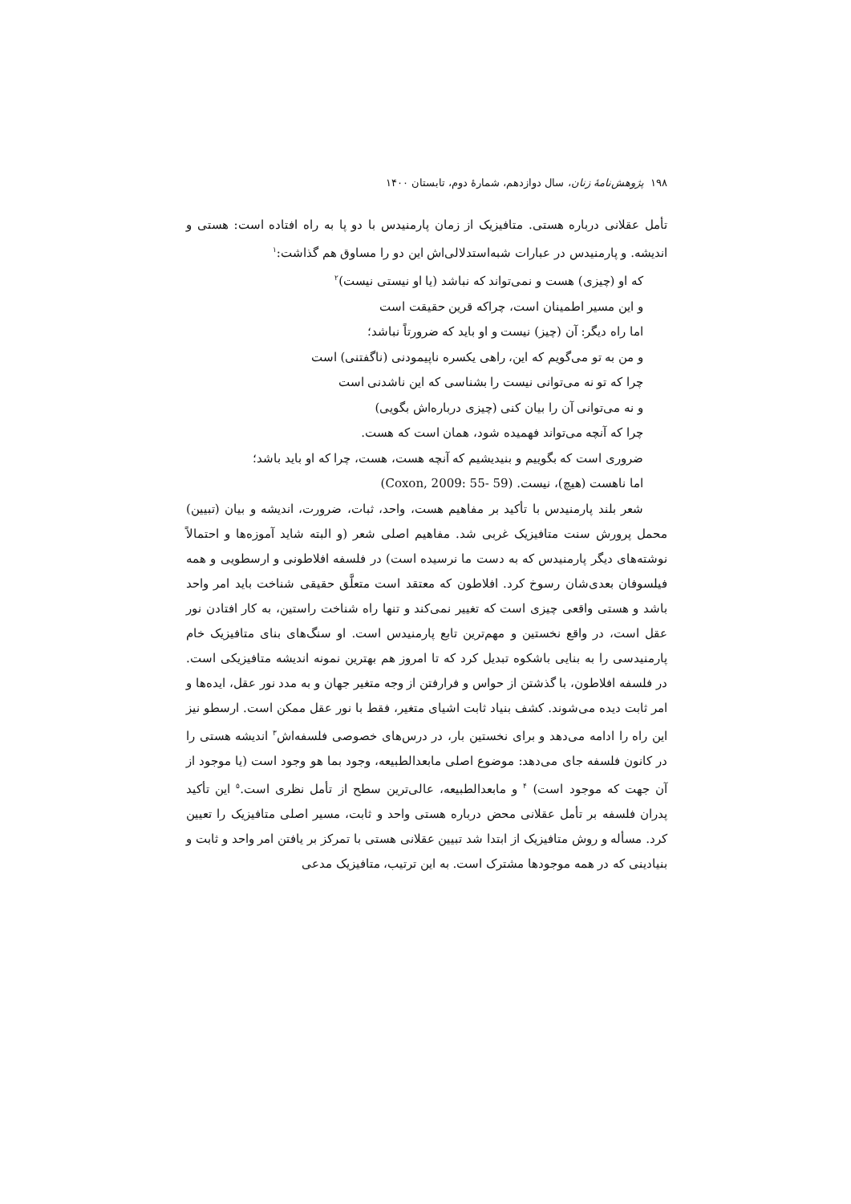۱۹۸ پژوهش‌نامهٔ زنان، سال دوازدهم، شمارهٔ دوم، تابستان ۱۴۰۰
تأمل عقلانی درباره هستی. متافیزیک از زمان پارمنیدس با دو پا به راه افتاده است: هستی و اندیشه. و پارمنیدس در عبارات شبه‌استدلالی‌اش این دو را مساوق هم گذاشت:<sup>۱</sup>
که او (چیزی) هست و نمی‌تواند که نباشد (یا او نیستی نیست)<sup>۲</sup>
و این مسیر اطمینان است، چراکه قرین حقیقت است
اما راه دیگر: آن (چیز) نیست و او باید که ضرورتاً نباشد؛
و من به تو می‌گویم که این، راهی یکسره ناپیمودنی (ناگفتنی) است
چرا که تو نه می‌توانی نیست را بشناسی که این ناشدنی است
و نه می‌توانی آن را بیان کنی (چیزی درباره‌اش بگویی)
چرا که آنچه می‌تواند فهمیده شود، همان است که هست.
ضروری است که بگوییم و بنیدیشیم که آنچه هست، هست، چرا که او باید باشد؛
اما ناهست (هیچ)، نیست. (Coxon, 2009: 55- 59)
شعر بلند پارمنیدس با تأکید بر مفاهیم هست، واحد، ثبات، ضرورت، اندیشه و بیان (تبیین) محمل پرورش سنت متافیزیک غربی شد. مفاهیم اصلی شعر (و البته شاید آموزه‌ها و احتمالاً نوشته‌های دیگر پارمنیدس که به دست ما نرسیده است) در فلسفه افلاطونی و ارسطویی و همه فیلسوفان بعدی‌شان رسوخ کرد. افلاطون که معتقد است متعلَّق حقیقی شناخت باید امر واحد باشد و هستی واقعی چیزی است که تغییر نمی‌کند و تنها راه شناخت راستین، به کار افتادن نور عقل است، در واقع نخستین و مهم‌ترین تابع پارمنیدس است. او سنگ‌های بنای متافیزیک خام پارمنیدسی را به بنایی باشکوه تبدیل کرد که تا امروز هم بهترین نمونه اندیشه متافیزیکی است. در فلسفه افلاطون، با گذشتن از حواس و فرارفتن از وجه متغیر جهان و به مدد نور عقل، ایده‌ها و امر ثابت دیده می‌شوند. کشف بنیاد ثابت اشیای متغیر، فقط با نور عقل ممکن است. ارسطو نیز این راه را ادامه می‌دهد و برای نخستین بار، در درس‌های خصوصی فلسفه‌اش<sup>۳</sup> اندیشه هستی را در کانون فلسفه جای می‌دهد: موضوع اصلی مابعدالطبیعه، وجود بما هو وجود است (یا موجود از آن جهت که موجود است) <sup>۴</sup> و مابعدالطبیعه، عالی‌ترین سطح از تأمل نظری است.<sup>۵</sup> این تأکید پدران فلسفه بر تأمل عقلانی محض درباره هستی واحد و ثابت، مسیر اصلی متافیزیک را تعیین کرد. مسأله و روش متافیزیک از ابتدا شد تبیین عقلانی هستی با تمرکز بر یافتن امر واحد و ثابت و بنیادینی که در همه موجودها مشترک است. به این ترتیب، متافیزیک مدعی